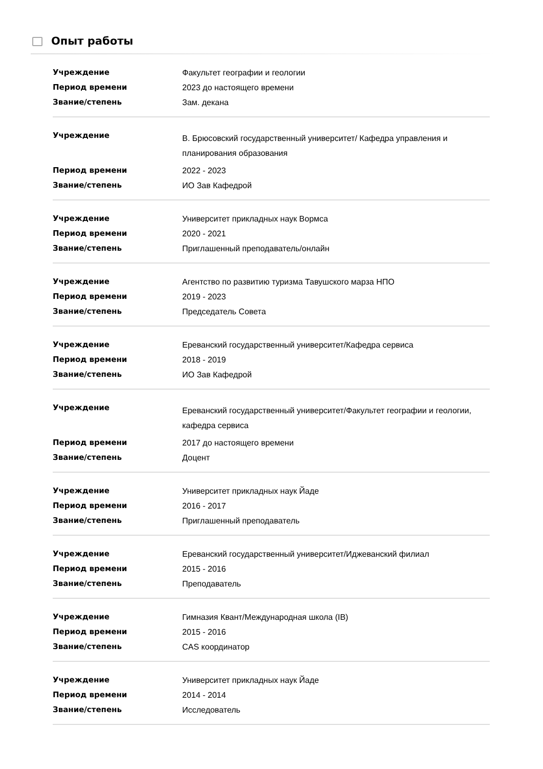Опыт работы
| Учреждение | Факультет географии и геологии |
| Период времени | 2023 до настоящего времени |
| Звание/степень | Зам. декана |
| Учреждение | В. Брюсовский государственный университет/ Кафедра управления и планирования образования |
| Период времени | 2022 - 2023 |
| Звание/степень | ИО Зав Кафедрой |
| Учреждение | Университет прикладных наук Вормса |
| Период времени | 2020 - 2021 |
| Звание/степень | Приглашенный преподаватель/онлайн |
| Учреждение | Агентство по развитию туризма Тавушского марза НПО |
| Период времени | 2019 - 2023 |
| Звание/степень | Председатель Совета |
| Учреждение | Ереванский государственный университет/Кафедра сервиса |
| Период времени | 2018 - 2019 |
| Звание/степень | ИО Зав Кафедрой |
| Учреждение | Ереванский государственный университет/Факультет географии и геологии, кафедра сервиса |
| Период времени | 2017 до настоящего времени |
| Звание/степень | Доцент |
| Учреждение | Университет прикладных наук Йаде |
| Период времени | 2016 - 2017 |
| Звание/степень | Приглашенный преподаватель |
| Учреждение | Ереванский государственный университет/Иджеванский филиал |
| Период времени | 2015 - 2016 |
| Звание/степень | Преподаватель |
| Учреждение | Гимназия Квант/Международная школа (IB) |
| Период времени | 2015 - 2016 |
| Звание/степень | CAS координатор |
| Учреждение | Университет прикладных наук Йаде |
| Период времени | 2014 - 2014 |
| Звание/степень | Исследователь |